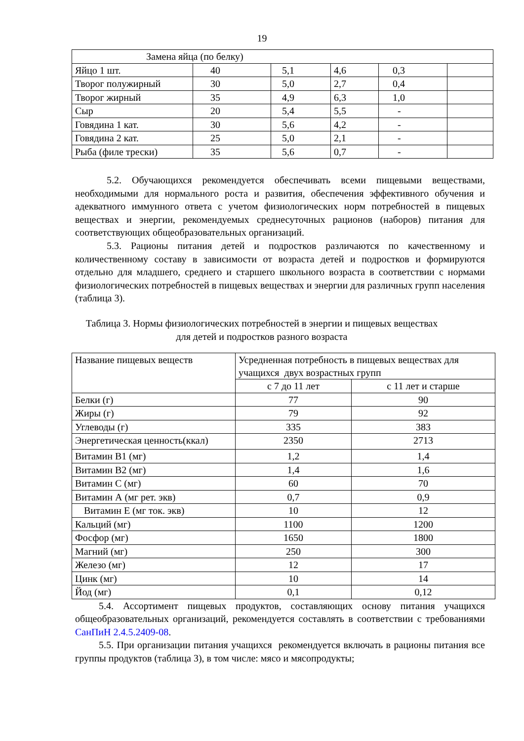19
| Замена яйца (по белку) | | | | | |
| Яйцо 1 шт. | 40 | 5,1 | 4,6 | 0,3 | |
| Творог полужирный | 30 | 5,0 | 2,7 | 0,4 | |
| Творог жирный | 35 | 4,9 | 6,3 | 1,0 | |
| Сыр | 20 | 5,4 | 5,5 | - | |
| Говядина 1 кат. | 30 | 5,6 | 4,2 | - | |
| Говядина 2 кат. | 25 | 5,0 | 2,1 | - | |
| Рыба (филе трески) | 35 | 5,6 | 0,7 | - | |
5.2. Обучающихся рекомендуется обеспечивать всеми пищевыми веществами, необходимыми для нормального роста и развития, обеспечения эффективного обучения и адекватного иммунного ответа с учетом физиологических норм потребностей в пищевых веществах и энергии, рекомендуемых среднесуточных рационов (наборов) питания для соответствующих общеобразовательных организаций.
5.3. Рационы питания детей и подростков различаются по качественному и количественному составу в зависимости от возраста детей и подростков и формируются отдельно для младшего, среднего и старшего школьного возраста в соответствии с нормами физиологических потребностей в пищевых веществах и энергии для различных групп населения (таблица 3).
Таблица 3. Нормы физиологических потребностей в энергии и пищевых веществах для детей и подростков разного возраста
| Название пищевых веществ | Усредненная потребность в пищевых веществах для учащихся двух возрастных групп | |
| | с 7 до 11 лет | с 11 лет и старше |
| Белки (г) | 77 | 90 |
| Жиры (г) | 79 | 92 |
| Углеводы (г) | 335 | 383 |
| Энергетическая ценность(ккал) | 2350 | 2713 |
| Витамин В1 (мг) | 1,2 | 1,4 |
| Витамин В2 (мг) | 1,4 | 1,6 |
| Витамин С (мг) | 60 | 70 |
| Витамин А (мг рет. экв) | 0,7 | 0,9 |
| Витамин Е (мг ток. экв) | 10 | 12 |
| Кальций (мг) | 1100 | 1200 |
| Фосфор (мг) | 1650 | 1800 |
| Магний (мг) | 250 | 300 |
| Железо (мг) | 12 | 17 |
| Цинк (мг) | 10 | 14 |
| Йод (мг) | 0,1 | 0,12 |
5.4. Ассортимент пищевых продуктов, составляющих основу питания учащихся общеобразовательных организаций, рекомендуется составлять в соответствии с требованиями СанПиН 2.4.5.2409-08.
5.5. При организации питания учащихся рекомендуется включать в рационы питания все группы продуктов (таблица 3), в том числе: мясо и мясопродукты;